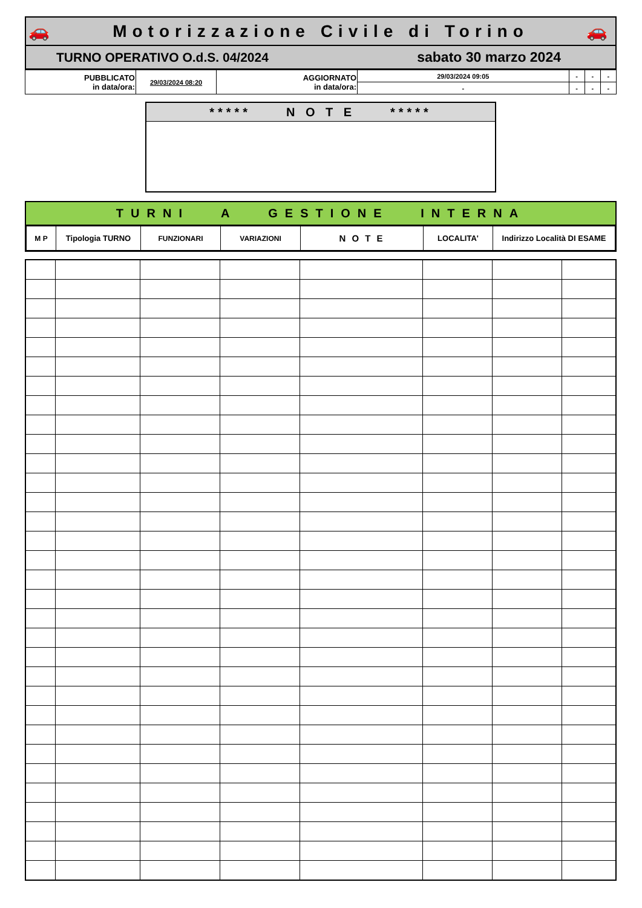🚗 Motorizzazione Civile di Torino 🚗
TURNO OPERATIVO O.d.S. 04/2024 sabato 30 marzo 2024
| PUBBLICATO in data/ora: | 29/03/2024 08:20 | AGGIORNATO in data/ora: | 29/03/2024 09:05 | - | - | - |
| | | | - | - | - | - |
***** N O T E *****
TURNI A GESTIONE INTERNA
| M P | Tipologia TURNO | FUNZIONARI | VARIAZIONI | N O T E | LOCALITA' | Indirizzo Località DI ESAME |